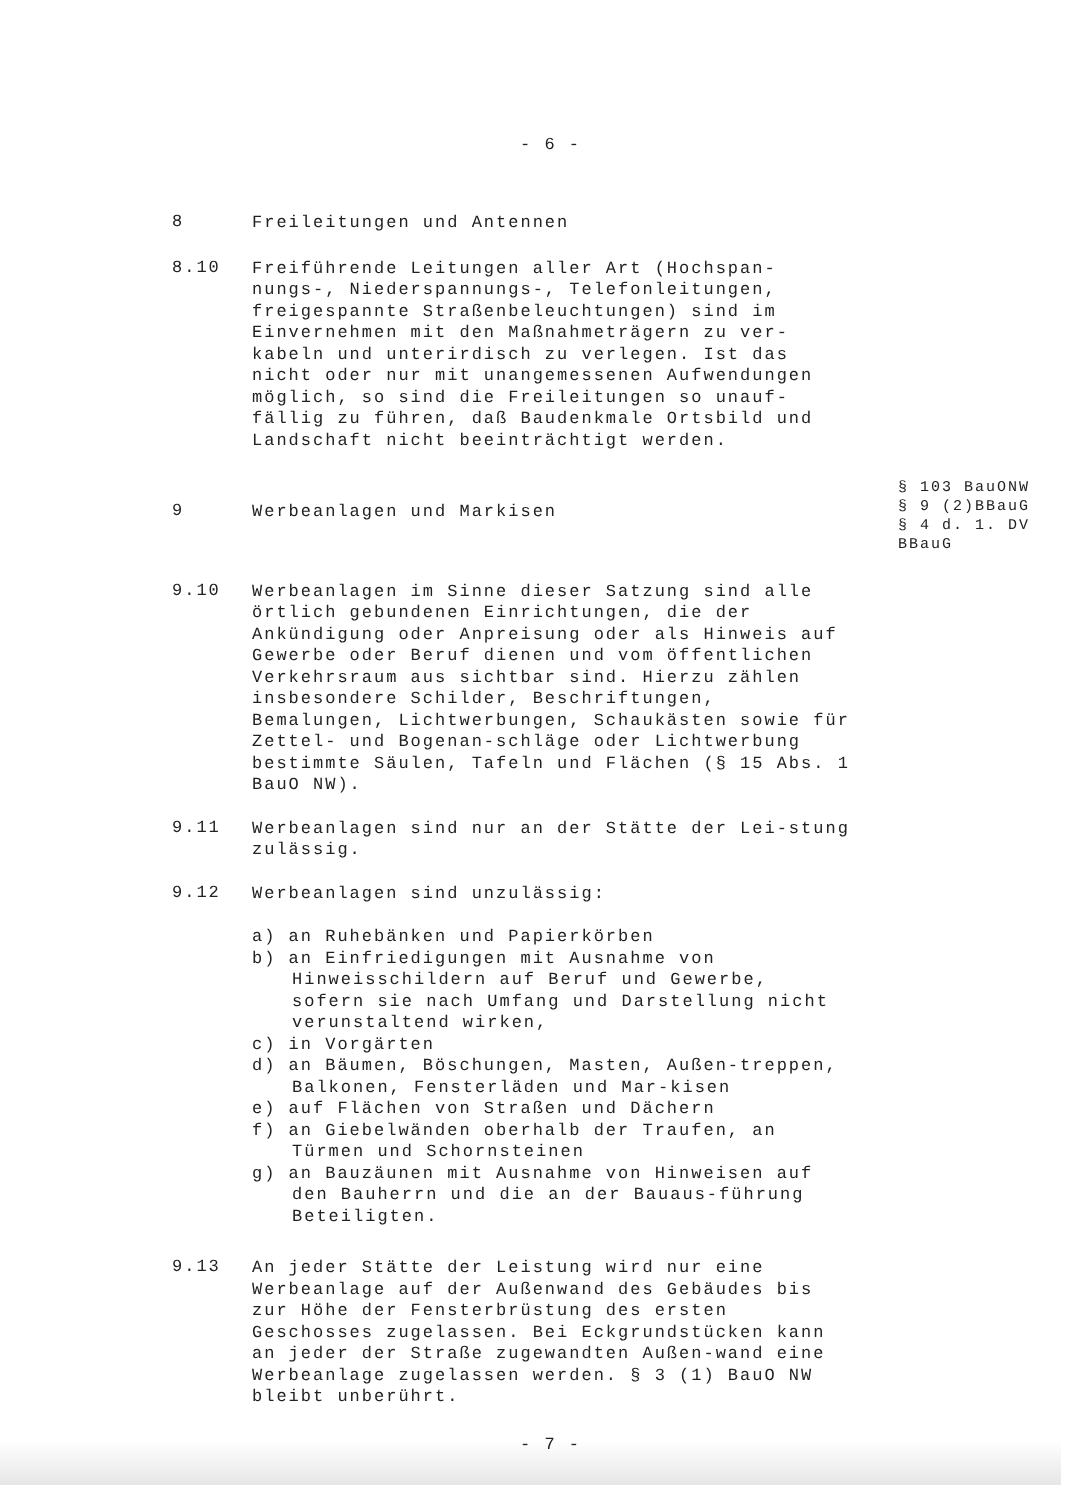- 6 -
8
Freileitungen und Antennen
8.10
Freiführende Leitungen aller Art (Hochspan-nungs-, Niederspannungs-, Telefonleitungen, freigespannte Straßenbeleuchtungen) sind im Einvernehmen mit den Maßnahmeträgern zu ver-kabeln und unterirdisch zu verlegen. Ist das nicht oder nur mit unangemessenen Aufwendungen möglich, so sind die Freileitungen so unauf-fällig zu führen, daß Baudenkmale Ortsbild und Landschaft nicht beeinträchtigt werden.
9
Werbeanlagen und Markisen
§ 103 BauONW
§ 9 (2)BBauG
§ 4 d. 1. DV
BBauG
9.10
Werbeanlagen im Sinne dieser Satzung sind alle örtlich gebundenen Einrichtungen, die der Ankündigung oder Anpreisung oder als Hinweis auf Gewerbe oder Beruf dienen und vom öffentlichen Verkehrsraum aus sichtbar sind. Hierzu zählen insbesondere Schilder, Beschriftungen, Bemalungen, Lichtwerbungen, Schaukästen sowie für Zettel- und Bogenan-schläge oder Lichtwerbung bestimmte Säulen, Tafeln und Flächen (§ 15 Abs. 1 BauO NW).
9.11
Werbeanlagen sind nur an der Stätte der Lei-stung zulässig.
9.12
Werbeanlagen sind unzulässig:
a) an Ruhebänken und Papierkörben
b) an Einfriedigungen mit Ausnahme von Hinweisschildern auf Beruf und Gewerbe, sofern sie nach Umfang und Darstellung nicht verunstaltend wirken,
c) in Vorgärten
d) an Bäumen, Böschungen, Masten, Außen-treppen, Balkonen, Fensterläden und Mar-kisen
e) auf Flächen von Straßen und Dächern
f) an Giebelwänden oberhalb der Traufen, an Türmen und Schornsteinen
g) an Bauzäunen mit Ausnahme von Hinweisen auf den Bauherrn und die an der Bauaus-führung Beteiligten.
9.13
An jeder Stätte der Leistung wird nur eine Werbeanlage auf der Außenwand des Gebäudes bis zur Höhe der Fensterbrüstung des ersten Geschosses zugelassen. Bei Eckgrundstücken kann an jeder der Straße zugewandten Außen-wand eine Werbeanlage zugelassen werden. § 3 (1) BauO NW bleibt unberührt.
- 7 -